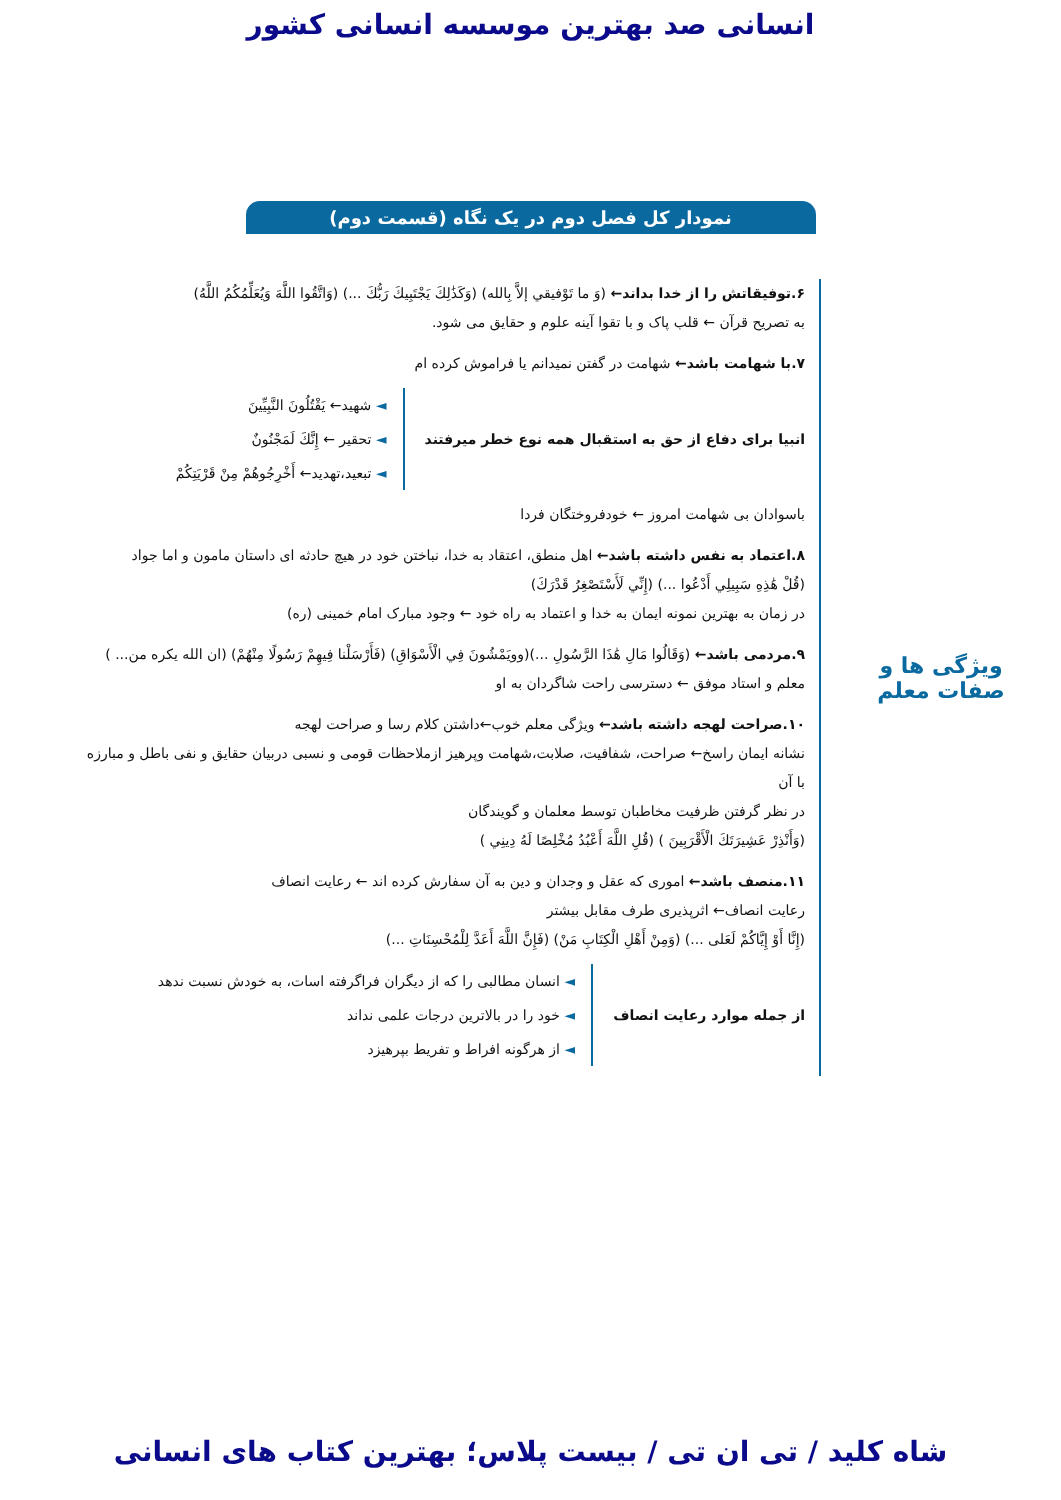انسانی صد بهترین موسسه انسانی کشور
نمودار کل فصل دوم در یک نگاه (قسمت دوم)
ویژگی ها و
صفات معلم
۶.توفیقاتش را از خدا بداند← (وَ ما تَوْفيقي إلاَّ بِالله) (وَكَذَٰلِكَ يَجْتَبِيكَ رَبُّكَ ...) (وَاتَّقُوا اللَّهَ وَيُعَلِّمُكُمُ اللَّهُ)
به تصریح قرآن ← قلب پاک و با تقوا آینه علوم و حقایق می شود.
۷.با شهامت باشد← شهامت در گفتن نمیدانم یا فراموش کرده ام
انبیا برای دفاع از حق به استقبال همه نوع خطر میرفتند
◄ شهید← يَقْتُلُونَ النَّبِيِّينَ
◄ تحقیر ← إِنَّكَ لَمَجْنُونٌ
◄ تبعید،تهدید← أَخْرِجُوهُمْ مِنْ قَرْيَتِكُمْ
باسوادان بی شهامت امروز ← خودفروختگان فردا
۸.اعتماد به نفس داشته باشد← اهل منطق، اعتقاد به خدا، نباختن خود در هیچ حادثه ای داستان مامون و اما جواد
(قُلْ هَٰذِهِ سَبِيلِي أَدْعُوا ...) (إِنِّي لَأَسْتَصْغِرُ قَدْرَكَ)
در زمان به بهترین نمونه ایمان به خدا و اعتماد به راه خود ← وجود مبارک امام خمینی (ره)
۹.مردمی باشد← (وَقَالُوا مَالِ هَٰذَا الرَّسُولِ ...)(وويَمْشُونَ فِي الْأَسْوَاقِ) (فَأَرْسَلْنا فِيهِمْ رَسُولًا مِنْهُمْ) (ان الله یکره من... )
معلم و استاد موفق ← دسترسی راحت شاگردان به او
۱۰.صراحت لهجه داشته باشد← ویژگی معلم خوب←داشتن کلام رسا و صراحت لهجه
نشانه ایمان راسخ← صراحت، شفافیت، صلابت،شهامت وپرهیز ازملاحظات قومی و نسبی دربیان حقایق و نفی باطل و مبارزه با آن
در نظر گرفتن ظرفیت مخاطبان توسط معلمان و گویندگان
(وَأَنْذِرْ عَشِيرَتَكَ الْأَقْرَبِينَ ) (قُلِ اللَّهَ أَعْبُدُ مُخْلِصًا لَهُ دِينِي )
۱۱.منصف باشد← اموری که عقل و وجدان و دین به آن سفارش کرده اند ← رعایت انصاف
رعایت انصاف← اثرپذیری طرف مقابل بیشتر
(إِنَّا أَوْ إِيَّاكُمْ لَعَلى ...) (وَمِنْ أَهْلِ الْكِتَابِ مَنْ) (فَإِنَّ اللَّهَ أَعَدَّ لِلْمُحْسِنَاتِ ...)
از جمله موارد رعایت انصاف
◄ انسان مطالبی را که از دیگران فراگرفته اسات، به خودش نسبت ندهد
◄ خود را در بالاترین درجات علمی نداند
◄ از هرگونه افراط و تفریط بپرهیزد
شاه کلید / تی ان تی / بیست پلاس؛ بهترین کتاب های انسانی